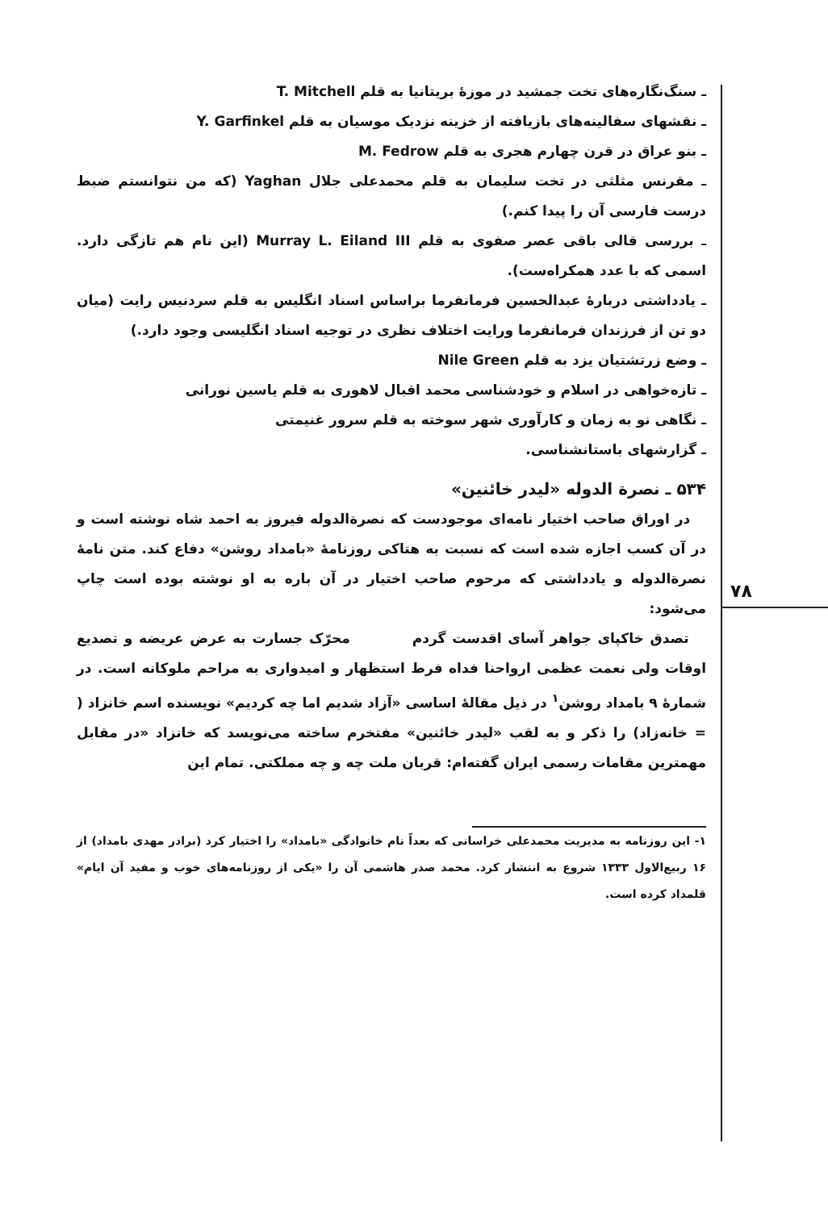۷۸
ـ سنگ‌نگاره‌های تخت جمشید در موزهٔ بریتانیا به قلم T. Mitchell
ـ نقشهای سفالینه‌های بازیافته از خزینه نزدیک موسیان به قلم Y. Garfinkel
ـ بنو عراق در قرن چهارم هجری به قلم M. Fedrow
ـ مقرنس مثلثی در تخت سلیمان به قلم محمدعلی جلال Yaghan (که من نتوانستم ضبط درست فارسی آن را پیدا کنم.)
ـ بررسی قالی باقی عصر صفوی به قلم Murray L. Eiland III (این نام هم تازگی دارد. اسمی که با عدد همکراه‌ست).
ـ یادداشتی دربارهٔ عبدالحسین فرمانفرما براساس اسناد انگلیس به قلم سردنیس رایت (میان دو تن از فرزندان فرمانفرما ورایت اختلاف نظری در توجیه اسناد انگلیسی وجود دارد.)
ـ وضع زرتشتیان یزد به قلم Nile Green
ـ تازه‌خواهی در اسلام و خودشناسی محمد اقبال لاهوری به قلم یاسین نورانی
ـ نگاهی نو به زمان و کارآوری شهر سوخته به قلم سرور غنیمتی
ـ گزارشهای باستانشناسی.
۵۳۴ ـ نصرة الدوله «لیدر خائنین»
در اوراق صاحب اختیار نامه‌ای موجودست که نصرةالدوله فیروز به احمد شاه نوشته است و در آن کسب اجازه شده است که نسبت به هتاکی روزنامهٔ «بامداد روشن» دفاع کند. متن نامهٔ نصرةالدوله و یادداشتی که مرحوم صاحب اختیار در آن باره به او نوشته بوده است چاپ می‌شود:
تصدق خاکپای جواهر آسای اقدست گردم محرّک جسارت به عرض عریضه و تصدیع اوقات ولی نعمت عظمی ارواحنا فداه فرط استظهار و امیدواری به مراحم ملوکانه است. در شمارهٔ ۹ بامداد روشن<sup>۱</sup> در ذیل مقالهٔ اساسی «آزاد شدیم اما چه کردیم» نویسنده اسم خانزاد ( = خانه‌زاد) را ذکر و به لقب «لیدر خائنین» مفتخرم ساخته می‌نویسد که خانزاد «در مقابل مهمترین مقامات رسمی ایران گفته‌ام: قربان ملت چه و چه مملکتی. تمام این
۱- این روزنامه به مدیریت محمدعلی خراسانی که بعداً نام خانوادگی «بامداد» را اختیار کرد (برادر مهدی بامداد) از ۱۶ ربیع‌الاول ۱۳۳۳ شروع به انتشار کرد. محمد صدر هاشمی آن را «یکی از روزنامه‌های خوب و مفید آن ایام» قلمداد کرده است.